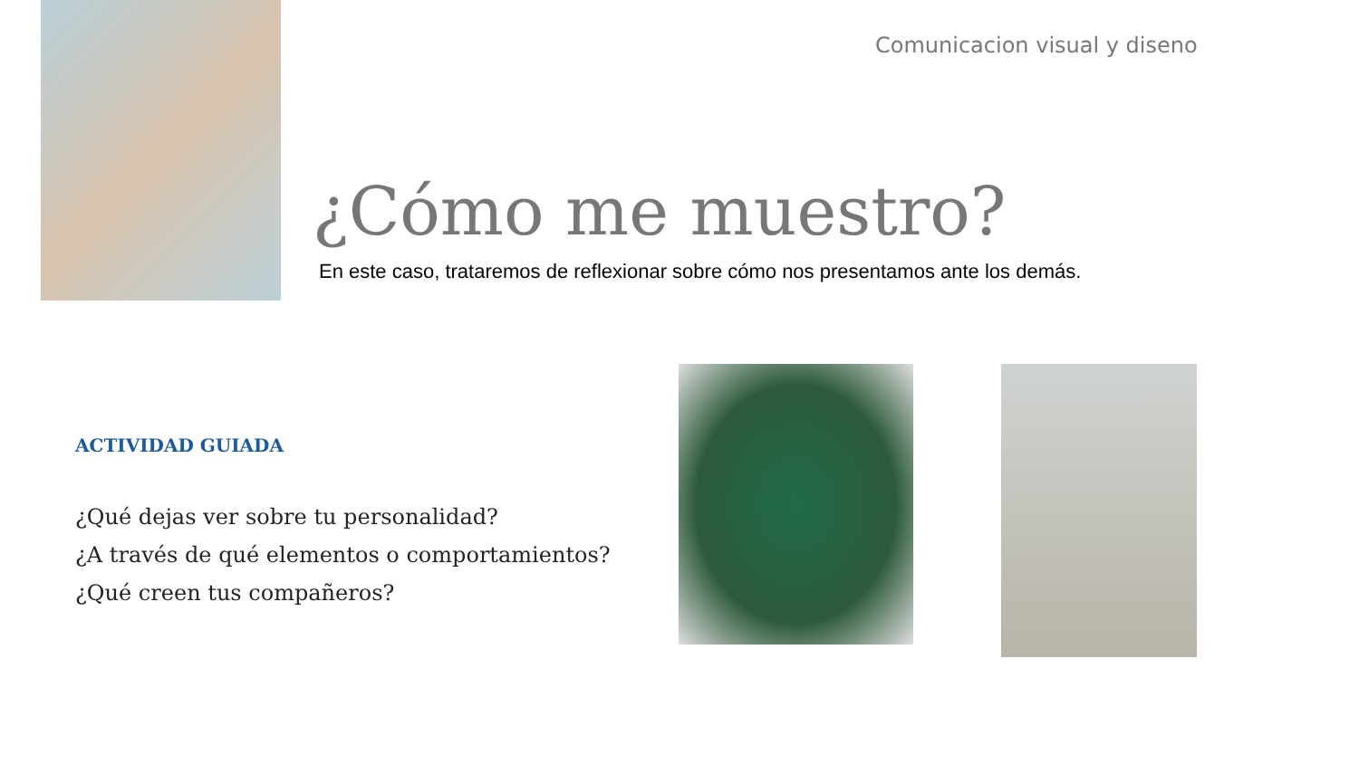Comunicacion visual y diseno
¿Cómo me muestro?
En este caso, trataremos de reflexionar sobre cómo nos presentamos ante los demás.
ACTIVIDAD GUIADA
¿Qué dejas ver sobre tu personalidad?
¿A través de qué elementos o comportamientos?
¿Qué creen tus compañeros?